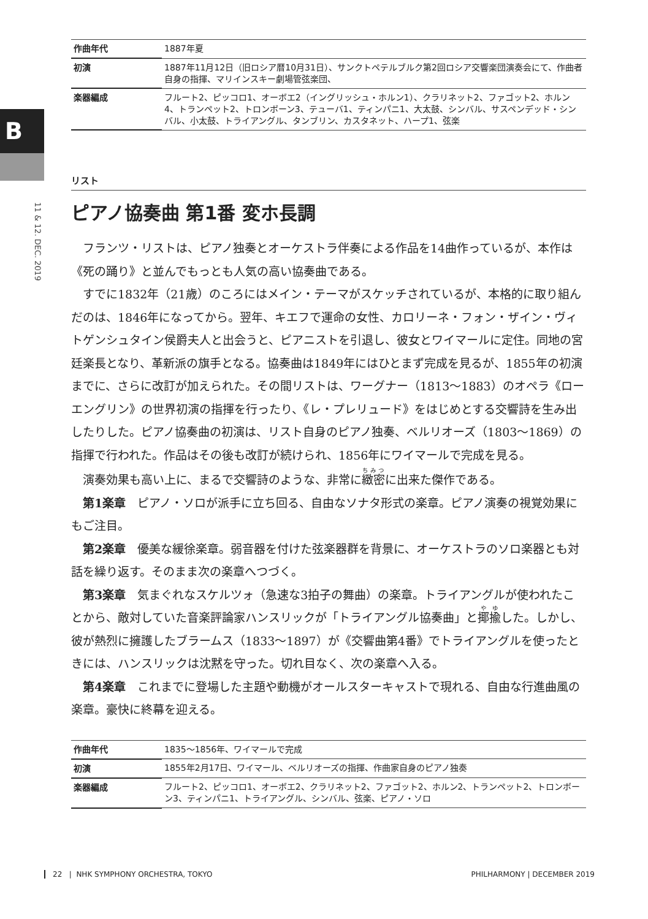B
11 & 12. DEC. 2019
| 作曲年代 | 1887年夏 |
| 初演 | 1887年11月12日（旧ロシア暦10月31日）、サンクトペテルブルク第2回ロシア交響楽団演奏会にて、作曲者自身の指揮、マリインスキー劇場管弦楽団、 |
| 楽器編成 | フルート2、ピッコロ1、オーボエ2（イングリッシュ・ホルン1）、クラリネット2、ファゴット2、ホルン4、トランペット2、トロンボーン3、テューバ1、ティンパニ1、大太鼓、シンバル、サスペンデッド・シンバル、小太鼓、トライアングル、タンブリン、カスタネット、ハープ1、弦楽 |
リスト
ピアノ協奏曲 第1番 変ホ長調
フランツ・リストは、ピアノ独奏とオーケストラ伴奏による作品を14曲作っているが、本作は《死の踊り》と並んでもっとも人気の高い協奏曲である。
すでに1832年（21歳）のころにはメイン・テーマがスケッチされているが、本格的に取り組んだのは、1846年になってから。翌年、キエフで運命の女性、カロリーネ・フォン・ザイン・ヴィトゲンシュタイン侯爵夫人と出会うと、ピアニストを引退し、彼女とワイマールに定住。同地の宮廷楽長となり、革新派の旗手となる。協奏曲は1849年にはひとまず完成を見るが、1855年の初演までに、さらに改訂が加えられた。その間リストは、ワーグナー（1813〜1883）のオペラ《ローエングリン》の世界初演の指揮を行ったり、《レ・プレリュード》をはじめとする交響詩を生み出したりした。ピアノ協奏曲の初演は、リスト自身のピアノ独奏、ベルリオーズ（1803〜1869）の指揮で行われた。作品はその後も改訂が続けられ、1856年にワイマールで完成を見る。
演奏効果も高い上に、まるで交響詩のような、非常に緻密に出来た傑作である。
第1楽章　ピアノ・ソロが派手に立ち回る、自由なソナタ形式の楽章。ピアノ演奏の視覚効果にもご注目。
第2楽章　優美な緩徐楽章。弱音器を付けた弦楽器群を背景に、オーケストラのソロ楽器とも対話を繰り返す。そのまま次の楽章へつづく。
第3楽章　気まぐれなスケルツォ（急速な3拍子の舞曲）の楽章。トライアングルが使われたことから、敵対していた音楽評論家ハンスリックが「トライアングル協奏曲」と揶揄した。しかし、彼が熱烈に擁護したブラームス（1833〜1897）が《交響曲第4番》でトライアングルを使ったときには、ハンスリックは沈黙を守った。切れ目なく、次の楽章へ入る。
第4楽章　これまでに登場した主題や動機がオールスターキャストで現れる、自由な行進曲風の楽章。豪快に終幕を迎える。
| 作曲年代 | 1835〜1856年、ワイマールで完成 |
| 初演 | 1855年2月17日、ワイマール、ベルリオーズの指揮、作曲家自身のピアノ独奏 |
| 楽器編成 | フルート2、ピッコロ1、オーボエ2、クラリネット2、ファゴット2、ホルン2、トランペット2、トロンボーン3、ティンパニ1、トライアングル、シンバル、弦楽、ピアノ・ソロ |
22 | NHK SYMPHONY ORCHESTRA, TOKYO PHILHARMONY | DECEMBER 2019